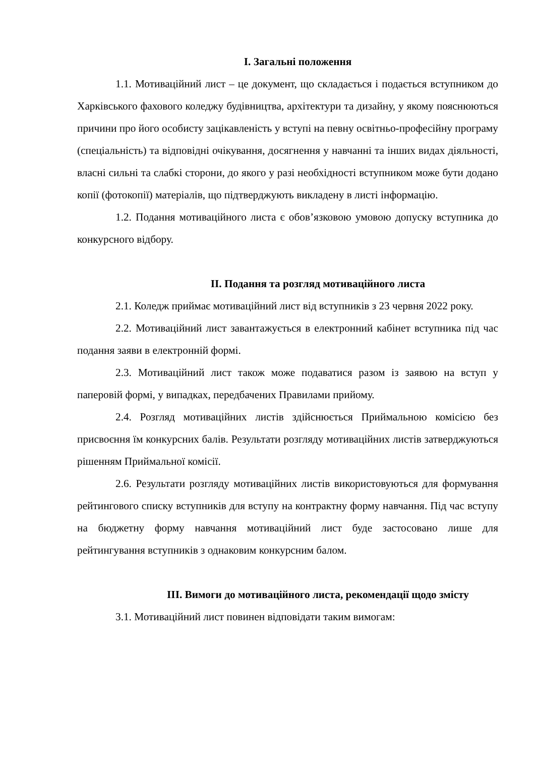І. Загальні положення
1.1. Мотиваційний лист – це документ, що складається і подається вступником до Харківського фахового коледжу будівництва, архітектури та дизайну, у якому пояснюються причини про його особисту зацікавленість у вступі на певну освітньо-професійну програму (спеціальність) та відповідні очікування, досягнення у навчанні та інших видах діяльності, власні сильні та слабкі сторони, до якого у разі необхідності вступником може бути додано копії (фотокопії) матеріалів, що підтверджують викладену в листі інформацію.
1.2. Подання мотиваційного листа є обов’язковою умовою допуску вступника до конкурсного відбору.
ІІ. Подання та розгляд мотиваційного листа
2.1. Коледж приймає мотиваційний лист від вступників з 23 червня 2022 року.
2.2. Мотиваційний лист завантажується в електронний кабінет вступника під час подання заяви в електронній формі.
2.3. Мотиваційний лист також може подаватися разом із заявою на вступ у паперовій формі, у випадках, передбачених Правилами прийому.
2.4. Розгляд мотиваційних листів здійснюється Приймальною комісією без присвоєння їм конкурсних балів. Результати розгляду мотиваційних листів затверджуються рішенням Приймальної комісії.
2.6. Результати розгляду мотиваційних листів використовуються для формування рейтингового списку вступників для вступу на контрактну форму навчання. Під час вступу на бюджетну форму навчання мотиваційний лист буде застосовано лише для рейтингування вступників з однаковим конкурсним балом.
ІІІ. Вимоги до мотиваційного листа, рекомендації щодо змісту
3.1. Мотиваційний лист повинен відповідати таким вимогам: